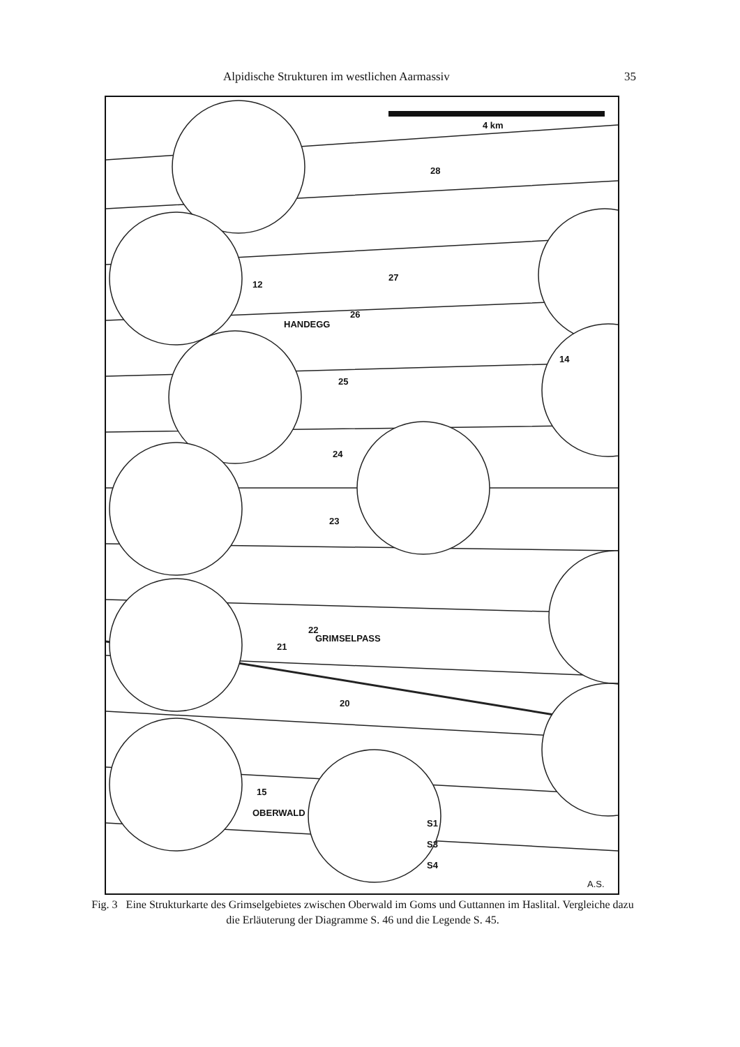Alpidische Strukturen im westlichen Aarmassiv 35
4 km
HANDEGG
GRIMSELPASS
OBERWALD
S1
S3
S4
A.S.
28
27
26
14
25
24
23
22
21
20
15
12
Fig. 3 Eine Strukturkarte des Grimselgebietes zwischen Oberwald im Goms und Guttannen im Haslital. Vergleiche dazu die Erläuterung der Diagramme S. 46 und die Legende S. 45.